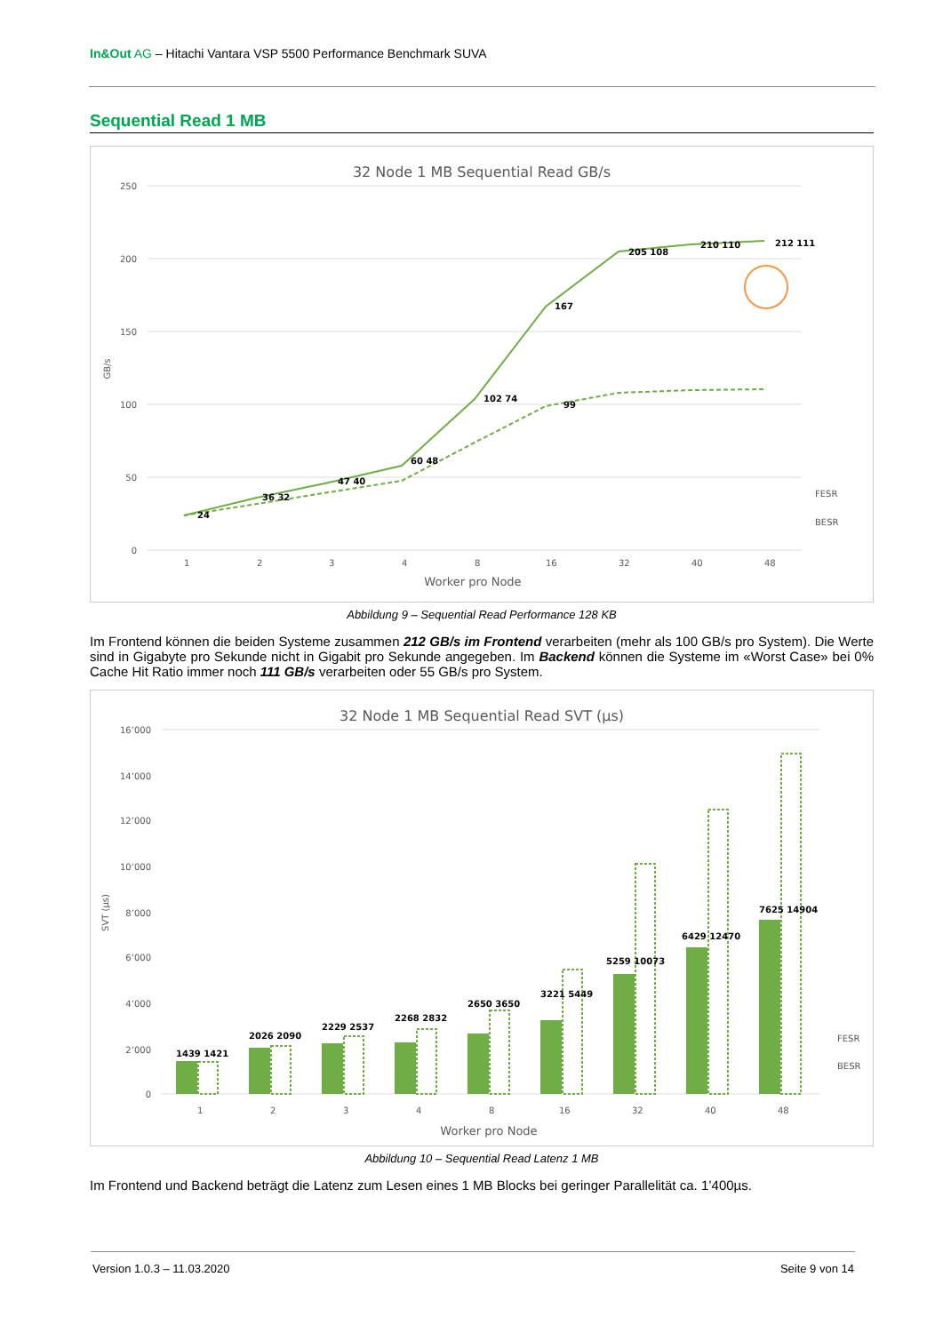In&Out AG – Hitachi Vantara VSP 5500 Performance Benchmark SUVA
Sequential Read 1 MB
32 Node 1 MB Sequential Read GB/s
250
200
150
100
50
0
GB/s
1
2
3
4
8
16
32
40
48
Worker pro Node
24
36 32
47 40
60 48
102 74
167
99
205 108
210 110
212 111
FESR
BESR
Abbildung 9 – Sequential Read Performance 128 KB
Im Frontend können die beiden Systeme zusammen 212 GB/s im Frontend verarbeiten (mehr als 100 GB/s pro System). Die Werte sind in Gigabyte pro Sekunde nicht in Gigabit pro Sekunde angegeben. Im Backend können die Systeme im «Worst Case» bei 0% Cache Hit Ratio immer noch 111 GB/s verarbeiten oder 55 GB/s pro System.
32 Node 1 MB Sequential Read SVT (µs)
SVT (µs)
16’000
14’000
12’000
10’000
8’000
6’000
4’000
2’000
0
1439 1421
2026 2090
2229 2537
2268 2832
2650 3650
3221 5449
5259 10073
6429 12470
7625 14904
FESR
BESR
1
2
3
4
8
16
32
40
48
Worker pro Node
Abbildung 10 – Sequential Read Latenz 1 MB
Im Frontend und Backend beträgt die Latenz zum Lesen eines 1 MB Blocks bei geringer Parallelität ca. 1’400µs.
Version 1.0.3 – 11.03.2020 Seite 9 von 14